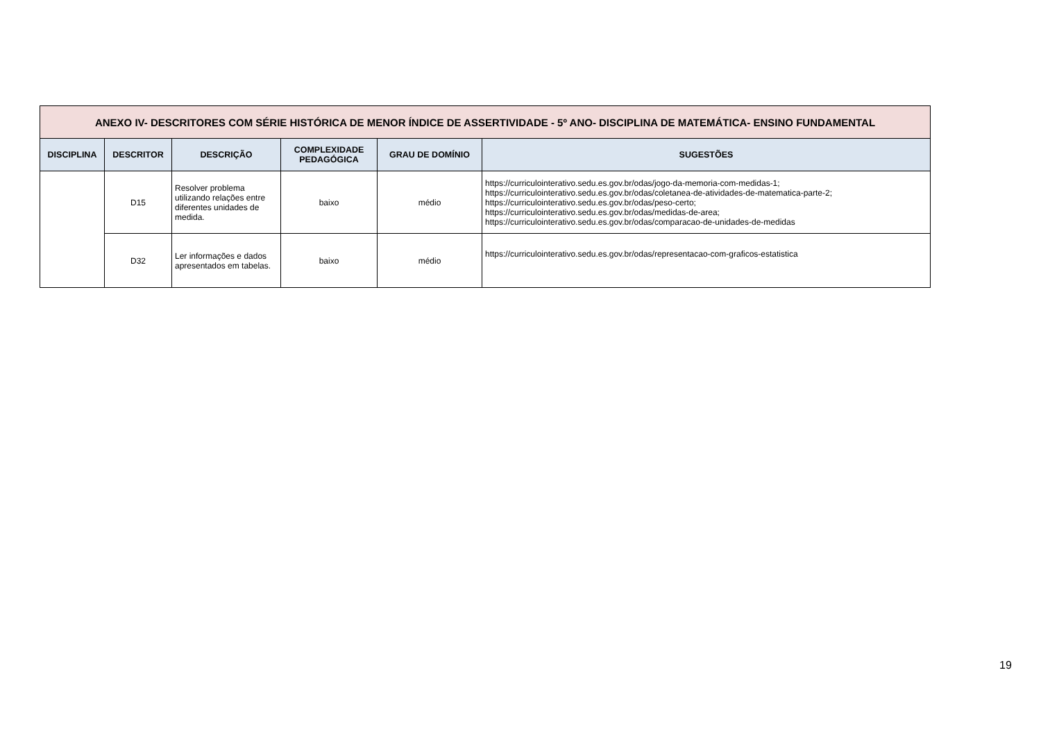| ANEXO IV- DESCRITORES COM SÉRIE HISTÓRICA DE MENOR ÍNDICE DE ASSERTIVIDADE - 5º ANO- DISCIPLINA DE MATEMÁTICA- ENSINO FUNDAMENTAL | | | | | |
| DISCIPLINA | DESCRITOR | DESCRIÇÃO | COMPLEXIDADE PEDAGÓGICA | GRAU DE DOMÍNIO | SUGESTÕES |
| | D15 | Resolver problema utilizando relações entre diferentes unidades de medida. | baixo | médio | https://curriculointerativo.sedu.es.gov.br/odas/jogo-da-memoria-com-medidas-1; https://curriculointerativo.sedu.es.gov.br/odas/coletanea-de-atividades-de-matematica-parte-2; https://curriculointerativo.sedu.es.gov.br/odas/peso-certo; https://curriculointerativo.sedu.es.gov.br/odas/medidas-de-area; https://curriculointerativo.sedu.es.gov.br/odas/comparacao-de-unidades-de-medidas |
| | D32 | Ler informações e dados apresentados em tabelas. | baixo | médio | https://curriculointerativo.sedu.es.gov.br/odas/representacao-com-graficos-estatistica |
19